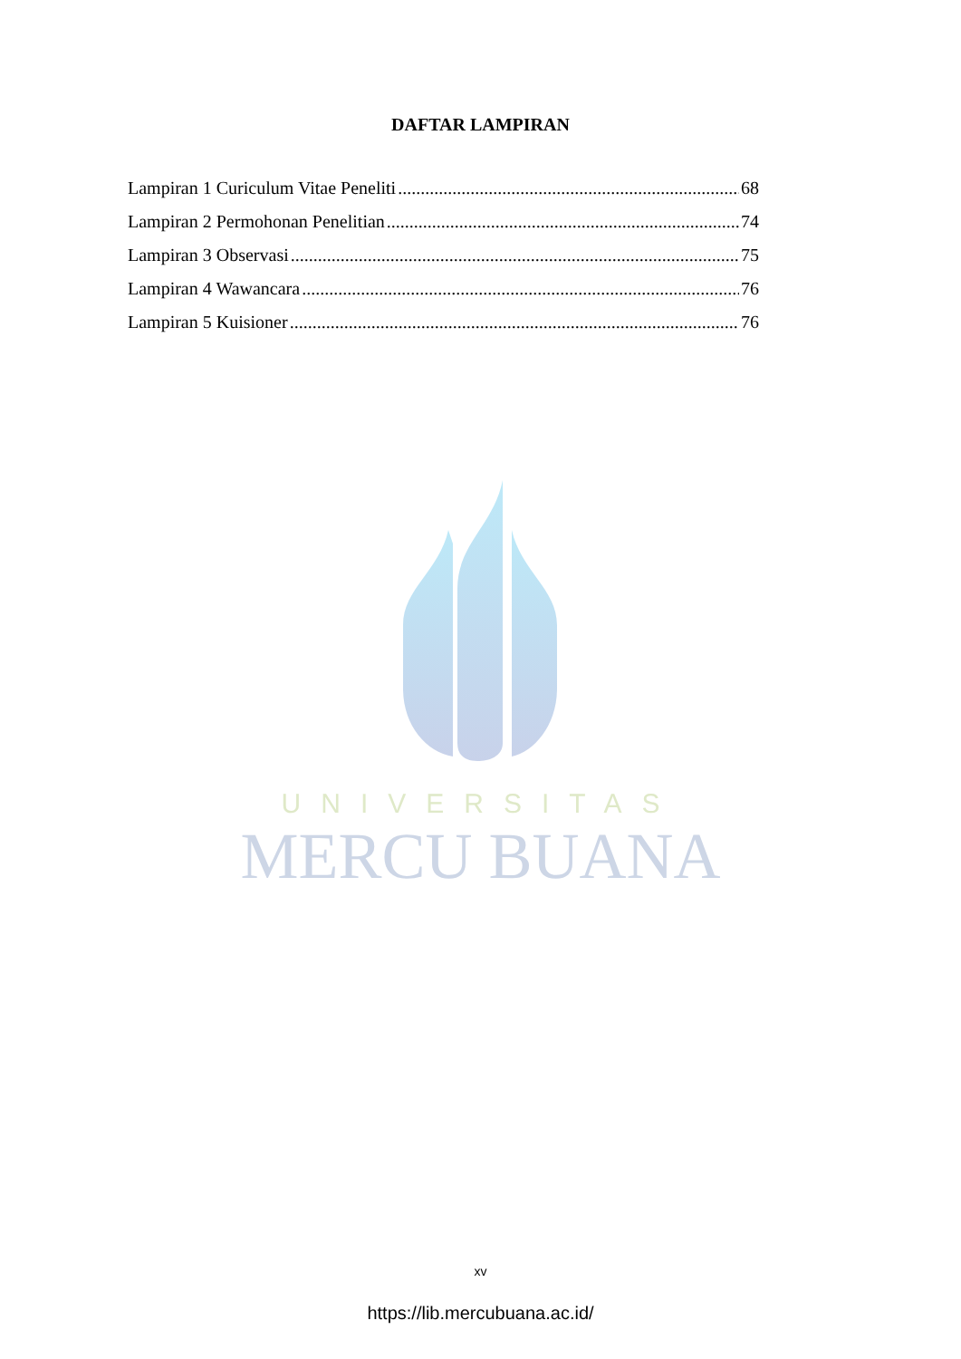DAFTAR LAMPIRAN
Lampiran 1 Curiculum Vitae Peneliti 68
Lampiran 2 Permohonan Penelitian 74
Lampiran 3 Observasi 75
Lampiran 4 Wawancara 76
Lampiran 5 Kuisioner 76
UNIVERSITAS
MERCU BUANA
xv
https://lib.mercubuana.ac.id/